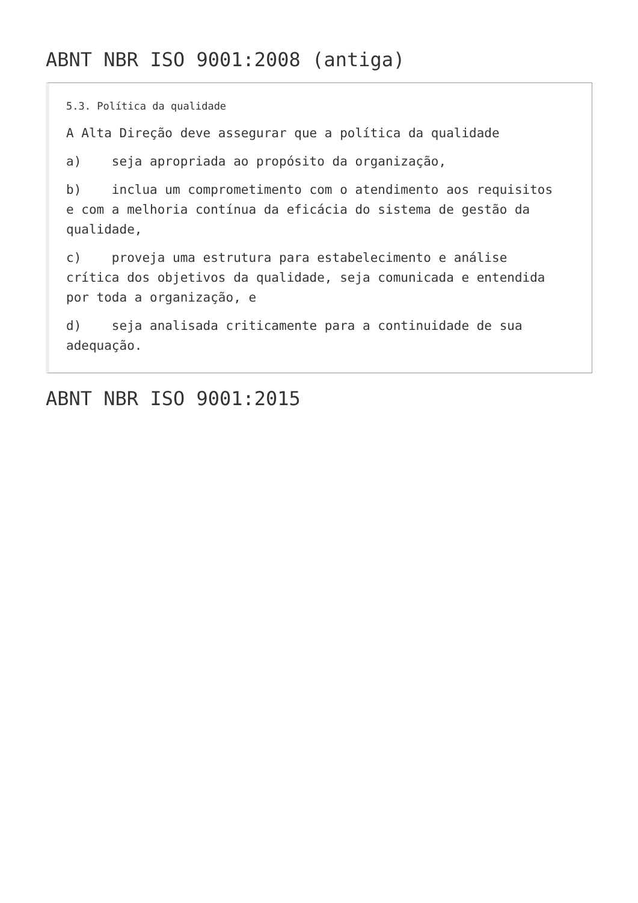ABNT NBR ISO 9001:2008 (antiga)
5.3. Política da qualidade
A Alta Direção deve assegurar que a política da qualidade
a) seja apropriada ao propósito da organização,
b) inclua um comprometimento com o atendimento aos requisitos e com a melhoria contínua da eficácia do sistema de gestão da qualidade,
c) proveja uma estrutura para estabelecimento e análise crítica dos objetivos da qualidade, seja comunicada e entendida por toda a organização, e
d) seja analisada criticamente para a continuidade de sua adequação.
ABNT NBR ISO 9001:2015